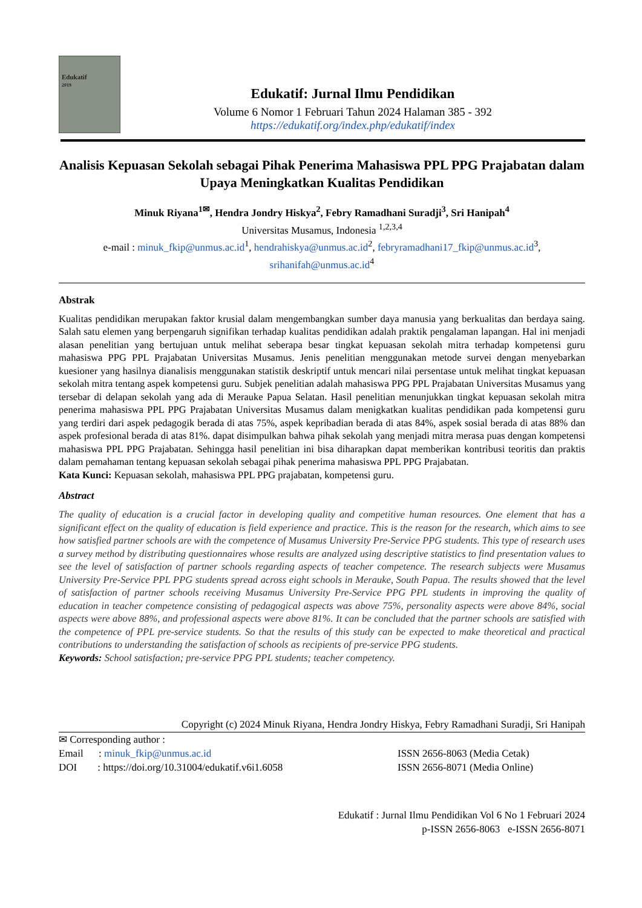Edukatif
2019
Edukatif: Jurnal Ilmu Pendidikan
Volume 6 Nomor 1 Februari Tahun 2024 Halaman 385 - 392
https://edukatif.org/index.php/edukatif/index
Analisis Kepuasan Sekolah sebagai Pihak Penerima Mahasiswa PPL PPG Prajabatan dalam Upaya Meningkatkan Kualitas Pendidikan
Minuk Riyana<sup>1✉</sup>, Hendra Jondry Hiskya<sup>2</sup>, Febry Ramadhani Suradji<sup>3</sup>, Sri Hanipah<sup>4</sup>
Universitas Musamus, Indonesia <sup>1,2,3,4</sup>
e-mail : minuk_fkip@unmus.ac.id<sup>1</sup>, hendrahiskya@unmus.ac.id<sup>2</sup>, febryramadhani17_fkip@unmus.ac.id<sup>3</sup>, srihanifah@unmus.ac.id<sup>4</sup>
Abstrak
Kualitas pendidikan merupakan faktor krusial dalam mengembangkan sumber daya manusia yang berkualitas dan berdaya saing. Salah satu elemen yang berpengaruh signifikan terhadap kualitas pendidikan adalah praktik pengalaman lapangan. Hal ini menjadi alasan penelitian yang bertujuan untuk melihat seberapa besar tingkat kepuasan sekolah mitra terhadap kompetensi guru mahasiswa PPG PPL Prajabatan Universitas Musamus. Jenis penelitian menggunakan metode survei dengan menyebarkan kuesioner yang hasilnya dianalisis menggunakan statistik deskriptif untuk mencari nilai persentase untuk melihat tingkat kepuasan sekolah mitra tentang aspek kompetensi guru. Subjek penelitian adalah mahasiswa PPG PPL Prajabatan Universitas Musamus yang tersebar di delapan sekolah yang ada di Merauke Papua Selatan. Hasil penelitian menunjukkan tingkat kepuasan sekolah mitra penerima mahasiswa PPL PPG Prajabatan Universitas Musamus dalam menigkatkan kualitas pendidikan pada kompetensi guru yang terdiri dari aspek pedagogik berada di atas 75%, aspek kepribadian berada di atas 84%, aspek sosial berada di atas 88% dan aspek profesional berada di atas 81%. dapat disimpulkan bahwa pihak sekolah yang menjadi mitra merasa puas dengan kompetensi mahasiswa PPL PPG Prajabatan. Sehingga hasil penelitian ini bisa diharapkan dapat memberikan kontribusi teoritis dan praktis dalam pemahaman tentang kepuasan sekolah sebagai pihak penerima mahasiswa PPL PPG Prajabatan.
Kata Kunci: Kepuasan sekolah, mahasiswa PPL PPG prajabatan, kompetensi guru.
Abstract
The quality of education is a crucial factor in developing quality and competitive human resources. One element that has a significant effect on the quality of education is field experience and practice. This is the reason for the research, which aims to see how satisfied partner schools are with the competence of Musamus University Pre-Service PPG students. This type of research uses a survey method by distributing questionnaires whose results are analyzed using descriptive statistics to find presentation values to see the level of satisfaction of partner schools regarding aspects of teacher competence. The research subjects were Musamus University Pre-Service PPL PPG students spread across eight schools in Merauke, South Papua. The results showed that the level of satisfaction of partner schools receiving Musamus University Pre-Service PPG PPL students in improving the quality of education in teacher competence consisting of pedagogical aspects was above 75%, personality aspects were above 84%, social aspects were above 88%, and professional aspects were above 81%. It can be concluded that the partner schools are satisfied with the competence of PPL pre-service students. So that the results of this study can be expected to make theoretical and practical contributions to understanding the satisfaction of schools as recipients of pre-service PPG students.
Keywords: School satisfaction; pre-service PPG PPL students; teacher competency.
Copyright (c) 2024 Minuk Riyana, Hendra Jondry Hiskya, Febry Ramadhani Suradji, Sri Hanipah
✉ Corresponding author :
Email : minuk_fkip@unmus.ac.id
DOI : https://doi.org/10.31004/edukatif.v6i1.6058
ISSN 2656-8063 (Media Cetak)
ISSN 2656-8071 (Media Online)
Edukatif : Jurnal Ilmu Pendidikan Vol 6 No 1 Februari 2024
p-ISSN 2656-8063 e-ISSN 2656-8071